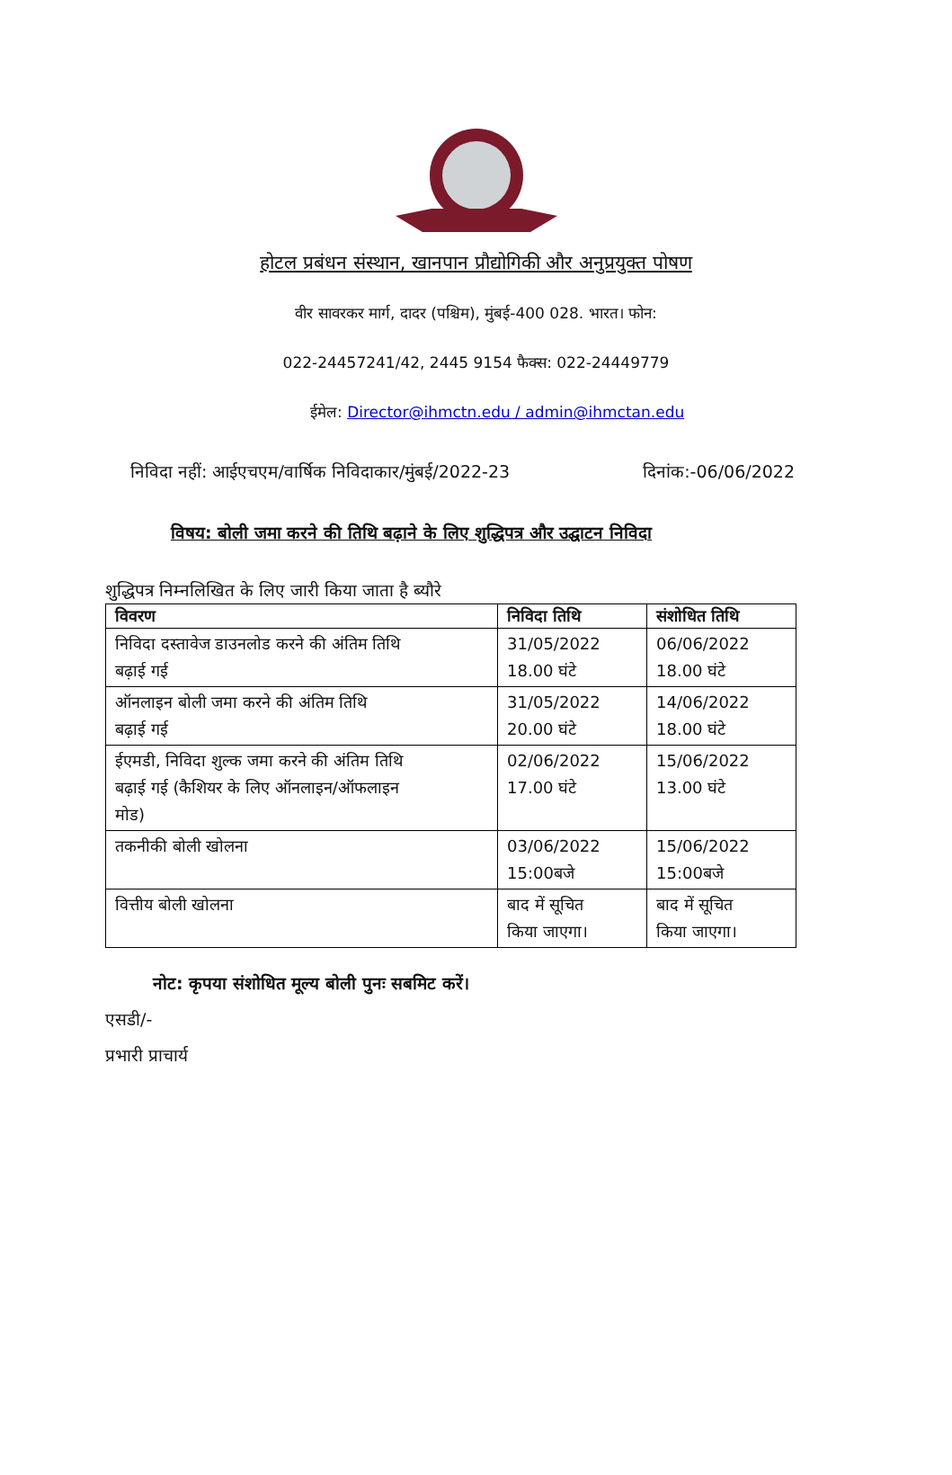होटल प्रबंधन संस्थान, खानपान प्रौद्योगिकी और अनुप्रयुक्त पोषण
वीर सावरकर मार्ग, दादर (पश्चिम), मुंबई-400 028. भारत। फोन:
022-24457241/42, 2445 9154 फैक्स: 022-24449779
ईमेल: Director@ihmctn.edu / admin@ihmctan.edu
निविदा नहीं: आईएचएम/वार्षिक निविदाकार/मुंबई/2022-23 दिनांक:-06/06/2022
विषय: बोली जमा करने की तिथि बढ़ाने के लिए शुद्धिपत्र और उद्घाटन निविदा
शुद्धिपत्र निम्नलिखित के लिए जारी किया जाता है ब्यौरे
| विवरण | निविदा तिथि | संशोधित तिथि |
| --- | --- | --- |
| निविदा दस्तावेज डाउनलोड करने की अंतिम तिथि बढ़ाई गई | 31/05/2022 18.00 घंटे | 06/06/2022 18.00 घंटे |
| ऑनलाइन बोली जमा करने की अंतिम तिथि बढ़ाई गई | 31/05/2022 20.00 घंटे | 14/06/2022 18.00 घंटे |
| ईएमडी, निविदा शुल्क जमा करने की अंतिम तिथि बढ़ाई गई (कैशियर के लिए ऑनलाइन/ऑफलाइन मोड) | 02/06/2022 17.00 घंटे | 15/06/2022 13.00 घंटे |
| तकनीकी बोली खोलना | 03/06/2022 15:00बजे | 15/06/2022 15:00बजे |
| वित्तीय बोली खोलना | बाद में सूचित किया जाएगा। | बाद में सूचित किया जाएगा। |
नोट: कृपया संशोधित मूल्य बोली पुनः सबमिट करें।
एसडी/-
प्रभारी प्राचार्य